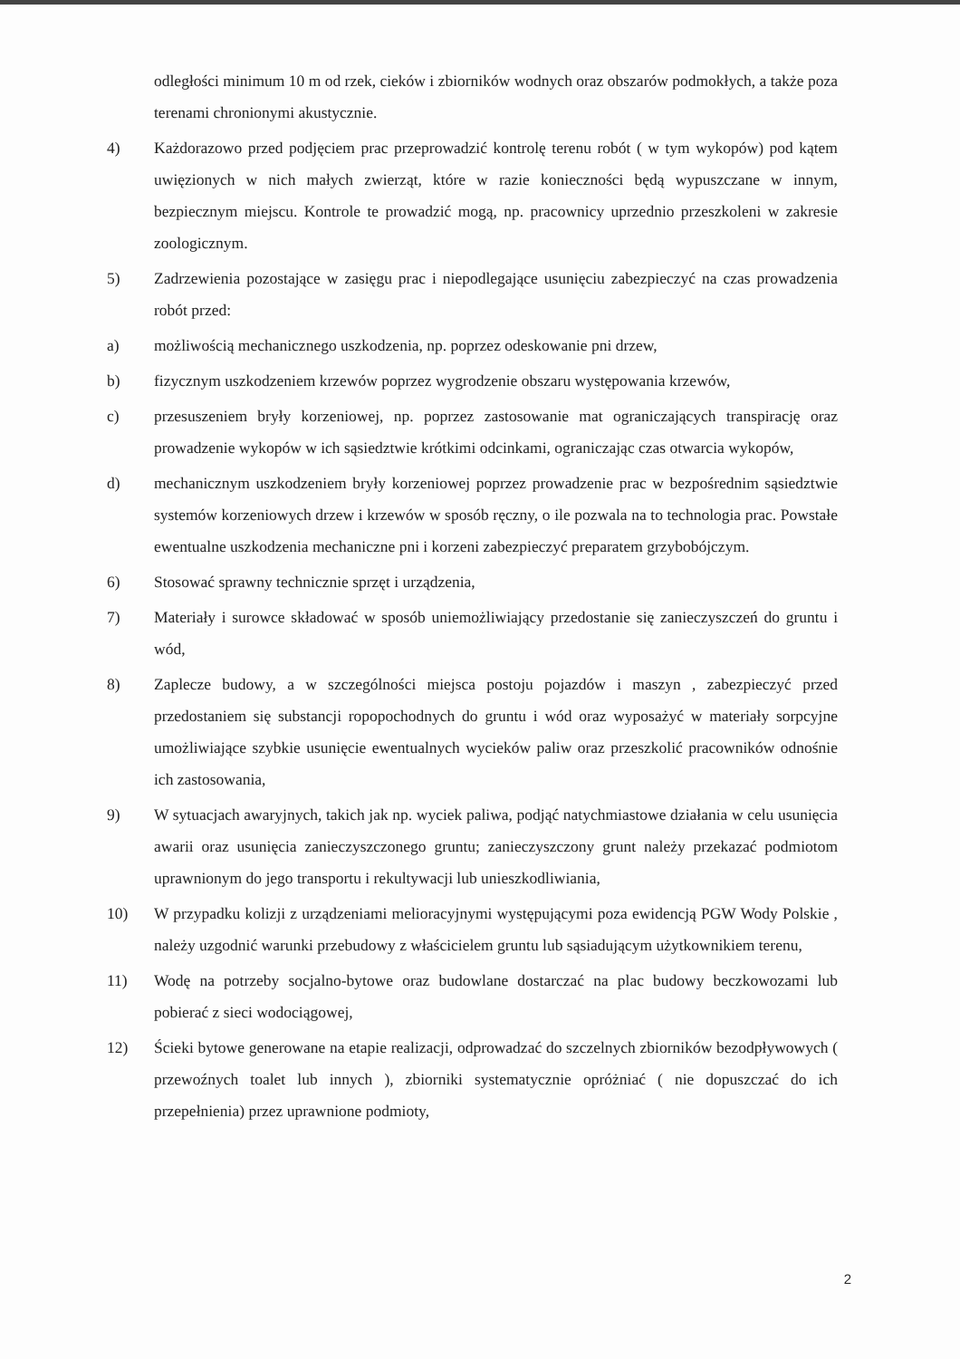odległości minimum 10 m od rzek, cieków i zbiorników wodnych oraz obszarów podmokłych, a także poza terenami chronionymi akustycznie.
4) Każdorazowo przed podjęciem prac przeprowadzić kontrolę terenu robót ( w tym wykopów) pod kątem uwięzionych w nich małych zwierząt, które w razie konieczności będą wypuszczane w innym, bezpiecznym miejscu. Kontrole te prowadzić mogą, np. pracownicy uprzednio przeszkoleni w zakresie zoologicznym.
5) Zadrzewienia pozostające w zasięgu prac i niepodlegające usunięciu zabezpieczyć na czas prowadzenia robót przed:
a) możliwością mechanicznego uszkodzenia, np. poprzez odeskowanie pni drzew,
b) fizycznym uszkodzeniem krzewów poprzez wygrodzenie obszaru występowania krzewów,
c) przesuszeniem bryły korzeniowej, np. poprzez zastosowanie mat ograniczających transpirację oraz prowadzenie wykopów w ich sąsiedztwie krótkimi odcinkami, ograniczając czas otwarcia wykopów,
d) mechanicznym uszkodzeniem bryły korzeniowej poprzez prowadzenie prac w bezpośrednim sąsiedztwie systemów korzeniowych drzew i krzewów w sposób ręczny, o ile pozwala na to technologia prac. Powstałe ewentualne uszkodzenia mechaniczne pni i korzeni zabezpieczyć preparatem grzybobójczym.
6) Stosować sprawny technicznie sprzęt i urządzenia,
7) Materiały i surowce składować w sposób uniemożliwiający przedostanie się zanieczyszczeń do gruntu i wód,
8) Zaplecze budowy, a w szczególności miejsca postoju pojazdów i maszyn , zabezpieczyć przed przedostaniem się substancji ropopochodnych do gruntu i wód oraz wyposażyć w materiały sorpcyjne umożliwiające szybkie usunięcie ewentualnych wycieków paliw oraz przeszkolić pracowników odnośnie ich zastosowania,
9) W sytuacjach awaryjnych, takich jak np. wyciek paliwa, podjąć natychmiastowe działania w celu usunięcia awarii oraz usunięcia zanieczyszczonego gruntu; zanieczyszczony grunt należy przekazać podmiotom uprawnionym do jego transportu i rekultywacji lub unieszkodliwiania,
10) W przypadku kolizji z urządzeniami melioracyjnymi występującymi poza ewidencją PGW Wody Polskie , należy uzgodnić warunki przebudowy z właścicielem gruntu lub sąsiadującym użytkownikiem terenu,
11) Wodę na potrzeby socjalno-bytowe oraz budowlane dostarczać na plac budowy beczkowozami lub pobierać z sieci wodociągowej,
12) Ścieki bytowe generowane na etapie realizacji, odprowadzać do szczelnych zbiorników bezodpływowych ( przewoźnych toalet lub innych ), zbiorniki systematycznie opróżniać ( nie dopuszczać do ich przepełnienia) przez uprawnione podmioty,
2